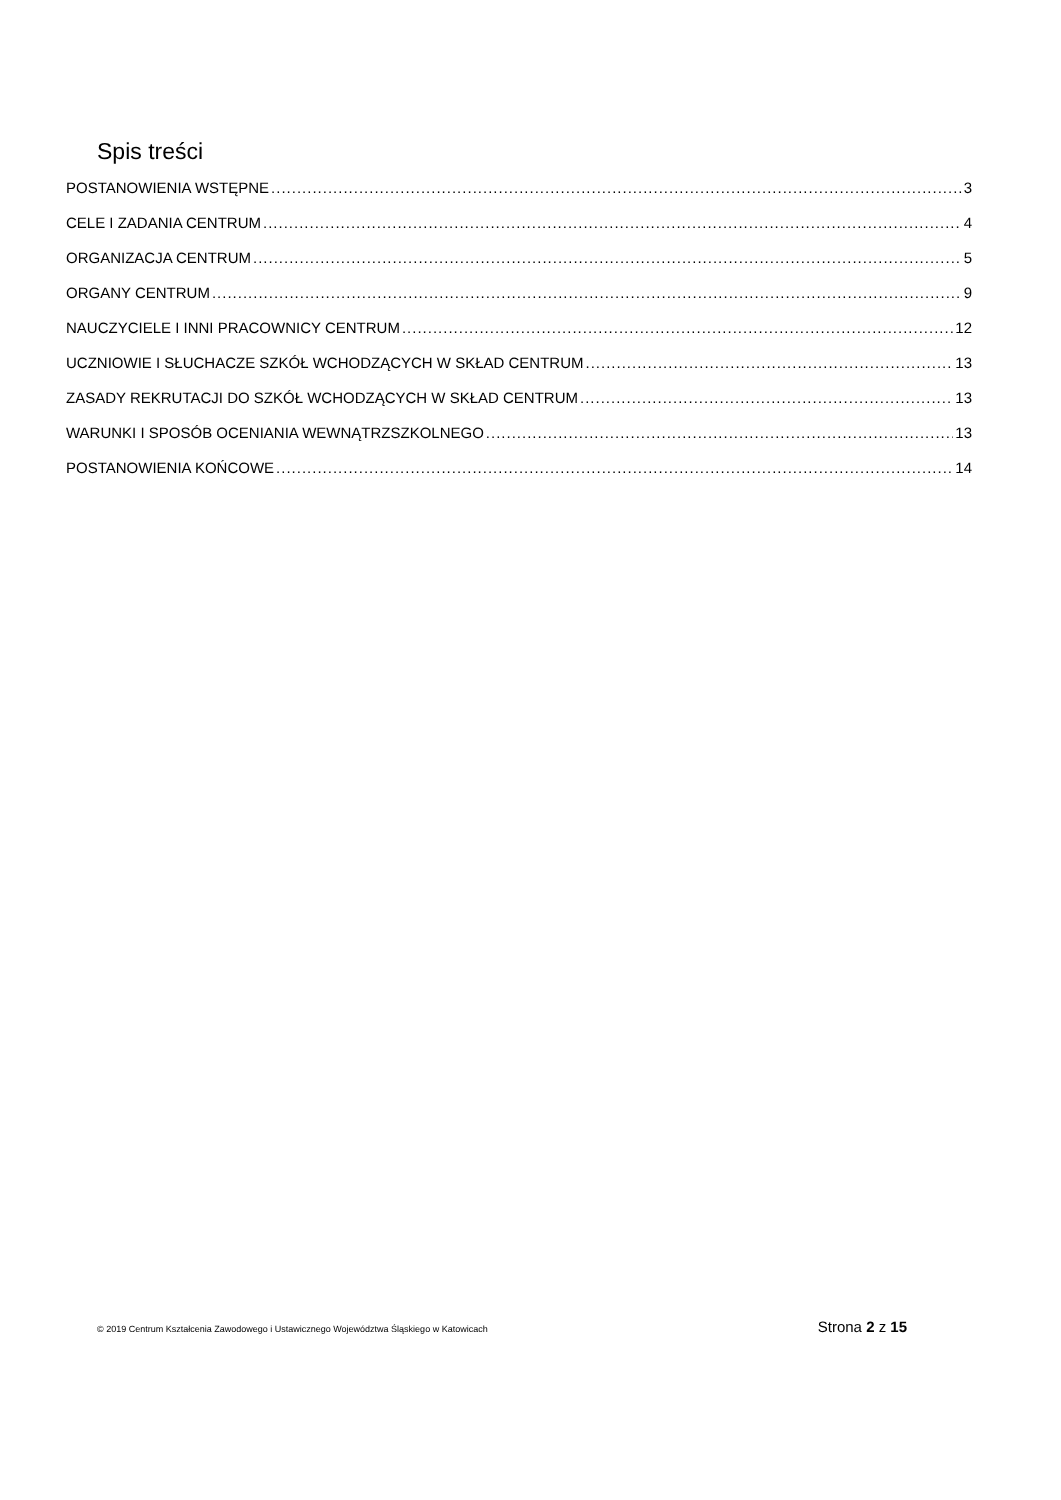Spis treści
POSTANOWIENIA WSTĘPNE 3
CELE I ZADANIA CENTRUM 4
ORGANIZACJA CENTRUM 5
ORGANY CENTRUM 9
NAUCZYCIELE I INNI PRACOWNICY CENTRUM 12
UCZNIOWIE I SŁUCHACZE SZKÓŁ WCHODZĄCYCH W SKŁAD CENTRUM 13
ZASADY REKRUTACJI DO SZKÓŁ WCHODZĄCYCH W SKŁAD CENTRUM 13
WARUNKI I SPOSÓB OCENIANIA WEWNĄTRZSZKOLNEGO 13
POSTANOWIENIA KOŃCOWE 14
© 2019 Centrum Kształcenia Zawodowego i Ustawicznego Województwa Śląskiego w Katowicach Strona 2 z 15